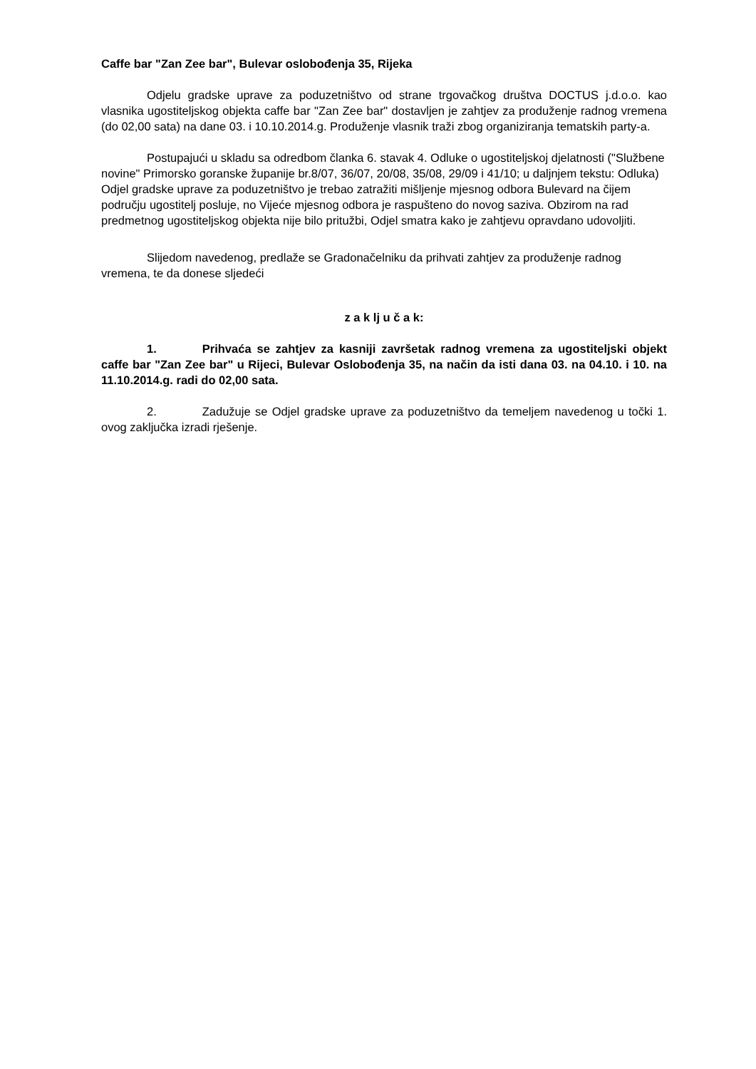Caffe bar "Zan Zee bar", Bulevar oslobođenja 35, Rijeka
Odjelu gradske uprave za poduzetništvo od strane trgovačkog društva DOCTUS j.d.o.o. kao vlasnika ugostiteljskog objekta caffe bar "Zan Zee bar" dostavljen je zahtjev za produženje radnog vremena (do 02,00 sata) na dane 03. i 10.10.2014.g. Produženje vlasnik traži zbog organiziranja tematskih party-a.
Postupajući u skladu sa odredbom članka 6. stavak 4. Odluke o ugostiteljskoj djelatnosti ("Službene novine" Primorsko goranske županije br.8/07, 36/07, 20/08, 35/08, 29/09 i 41/10; u daljnjem tekstu: Odluka) Odjel gradske uprave za poduzetništvo je trebao zatražiti mišljenje mjesnog odbora Bulevard na čijem području ugostitelj posluje, no Vijeće mjesnog odbora je raspušteno do novog saziva. Obzirom na rad predmetnog ugostiteljskog objekta nije bilo pritužbi, Odjel smatra kako je zahtjevu opravdano udovoljiti.
Slijedom navedenog, predlaže se Gradonačelniku da prihvati zahtjev za produženje radnog vremena, te da donese sljedeći
z a k lj u č a k:
1. Prihvaća se zahtjev za kasniji završetak radnog vremena za ugostiteljski objekt caffe bar "Zan Zee bar" u Rijeci, Bulevar Oslobođenja 35, na način da isti dana 03. na 04.10. i 10. na 11.10.2014.g. radi do 02,00 sata.
2. Zadužuje se Odjel gradske uprave za poduzetništvo da temeljem navedenog u točki 1. ovog zaključka izradi rješenje.